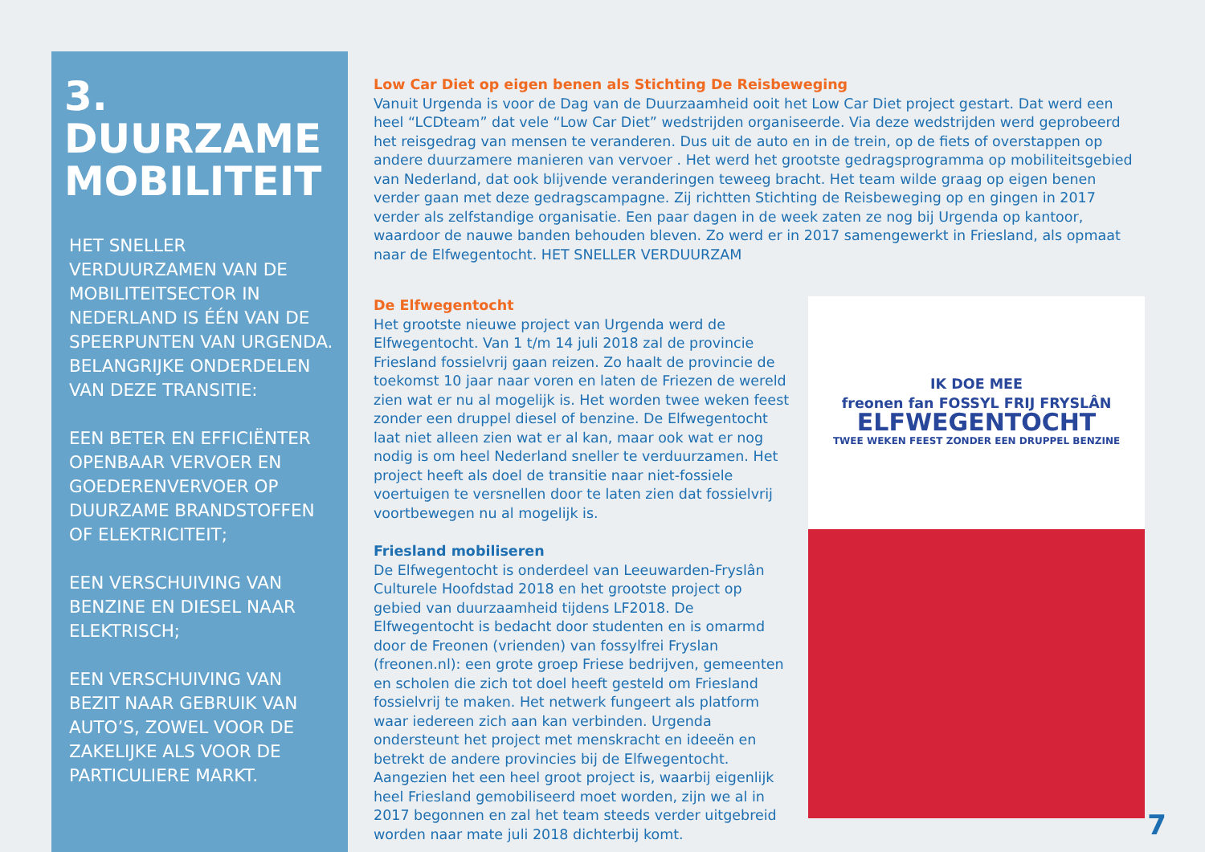3.
DUURZAME MOBILITEIT
HET SNELLER VERDUURZAMEN VAN DE MOBILITEITSECTOR IN NEDERLAND IS ÉÉN VAN DE SPEERPUNTEN VAN URGENDA. BELANGRIJKE ONDERDELEN VAN DEZE TRANSITIE:
EEN BETER EN EFFICIËNTER OPENBAAR VERVOER EN GOEDERENVERVOER OP DUURZAME BRANDSTOFFEN OF ELEKTRICITEIT;
EEN VERSCHUIVING VAN BENZINE EN DIESEL NAAR ELEKTRISCH;
EEN VERSCHUIVING VAN BEZIT NAAR GEBRUIK VAN AUTO’S, ZOWEL VOOR DE ZAKELIJKE ALS VOOR DE PARTICULIERE MARKT.
Low Car Diet op eigen benen als Stichting De Reisbeweging
Vanuit Urgenda is voor de Dag van de Duurzaamheid ooit het Low Car Diet project gestart. Dat werd een heel “LCDteam” dat vele “Low Car Diet” wedstrijden organiseerde. Via deze wedstrijden werd geprobeerd het reisgedrag van mensen te veranderen. Dus uit de auto en in de trein, op de fiets of overstappen op andere duurzamere manieren van vervoer . Het werd het grootste gedragsprogramma op mobiliteitsgebied van Nederland, dat ook blijvende veranderingen teweeg bracht. Het team wilde graag op eigen benen verder gaan met deze gedragscampagne. Zij richtten Stichting de Reisbeweging op en gingen in 2017 verder als zelfstandige organisatie. Een paar dagen in de week zaten ze nog bij Urgenda op kantoor, waardoor de nauwe banden behouden bleven. Zo werd er in 2017 samengewerkt in Friesland, als opmaat naar de Elfwegentocht. HET SNELLER VERDUURZAM
De Elfwegentocht
Het grootste nieuwe project van Urgenda werd de Elfwegentocht. Van 1 t/m 14 juli 2018 zal de provincie Friesland fossielvrij gaan reizen. Zo haalt de provincie de toekomst 10 jaar naar voren en laten de Friezen de wereld zien wat er nu al mogelijk is. Het worden twee weken feest zonder een druppel diesel of benzine. De Elfwegentocht laat niet alleen zien wat er al kan, maar ook wat er nog nodig is om heel Nederland sneller te verduurzamen. Het project heeft als doel de transitie naar niet-fossiele voertuigen te versnellen door te laten zien dat fossielvrij voortbewegen nu al mogelijk is.
Friesland mobiliseren
De Elfwegentocht is onderdeel van Leeuwarden-Fryslân Culturele Hoofdstad 2018 en het grootste project op gebied van duurzaamheid tijdens LF2018. De Elfwegentocht is bedacht door studenten en is omarmd door de Freonen (vrienden) van fossylfrei Fryslan (freonen.nl): een grote groep Friese bedrijven, gemeenten en scholen die zich tot doel heeft gesteld om Friesland fossielvrij te maken. Het netwerk fungeert als platform waar iedereen zich aan kan verbinden. Urgenda ondersteunt het project met menskracht en ideeën en betrekt de andere provincies bij de Elfwegentocht. Aangezien het een heel groot project is, waarbij eigenlijk heel Friesland gemobiliseerd moet worden, zijn we al in 2017 begonnen en zal het team steeds verder uitgebreid worden naar mate juli 2018 dichterbij komt.
IK DOE MEE
freonen fan FOSSYL FRIJ FRYSLÂN
ELFWEGENTOCHT
TWEE WEKEN FEEST ZONDER EEN DRUPPEL BENZINE
7